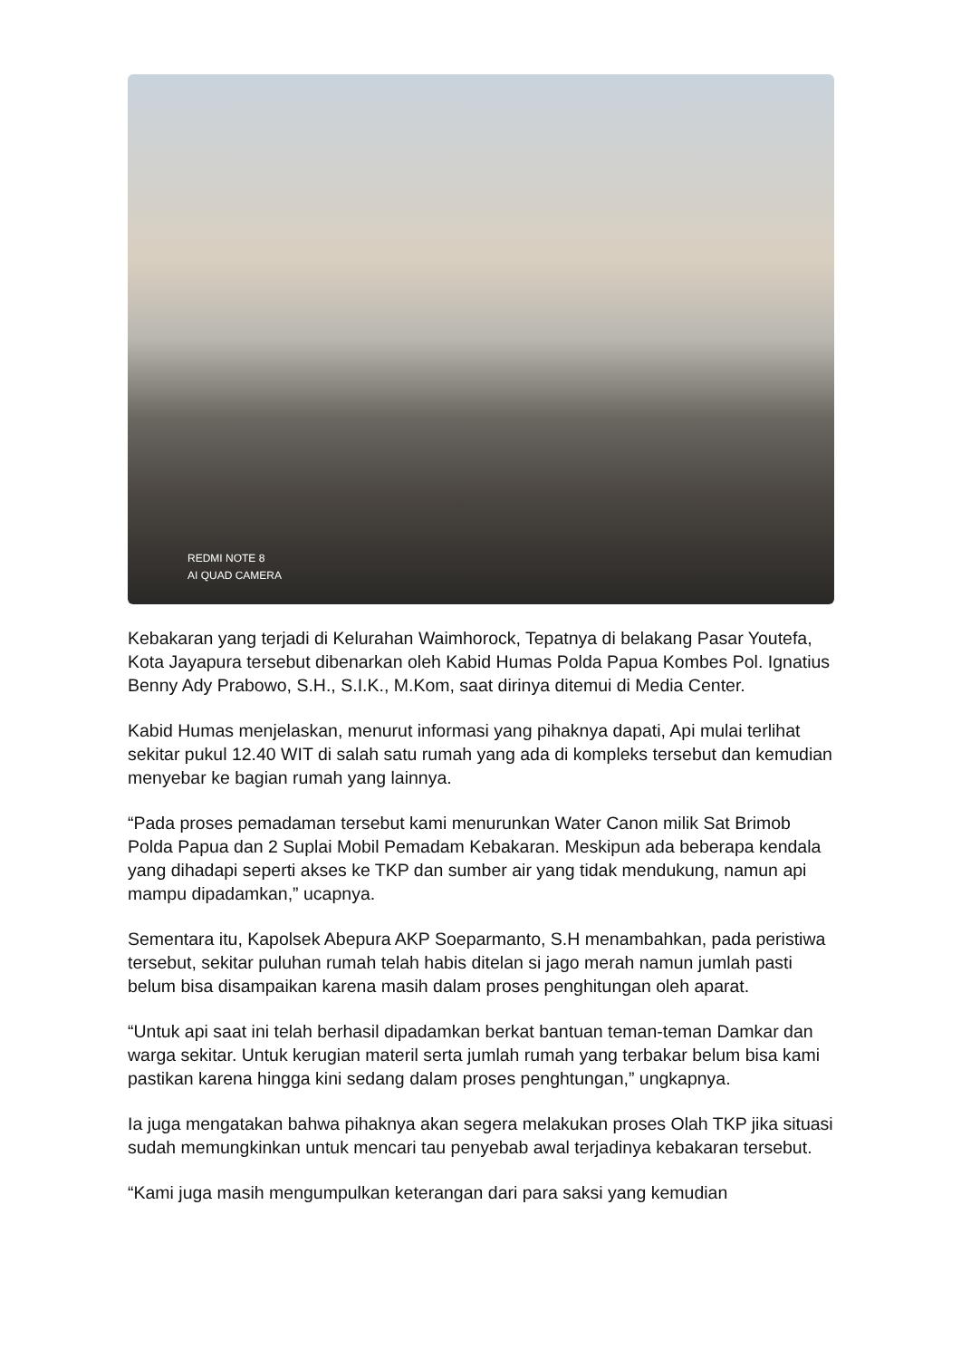REDMI NOTE 8
AI QUAD CAMERA
Kebakaran yang terjadi di Kelurahan Waimhorock, Tepatnya di belakang Pasar Youtefa, Kota Jayapura tersebut dibenarkan oleh Kabid Humas Polda Papua Kombes Pol. Ignatius Benny Ady Prabowo, S.H., S.I.K., M.Kom, saat dirinya ditemui di Media Center.
Kabid Humas menjelaskan, menurut informasi yang pihaknya dapati, Api mulai terlihat sekitar pukul 12.40 WIT di salah satu rumah yang ada di kompleks tersebut dan kemudian menyebar ke bagian rumah yang lainnya.
“Pada proses pemadaman tersebut kami menurunkan Water Canon milik Sat Brimob Polda Papua dan 2 Suplai Mobil Pemadam Kebakaran. Meskipun ada beberapa kendala yang dihadapi seperti akses ke TKP dan sumber air yang tidak mendukung, namun api mampu dipadamkan,” ucapnya.
Sementara itu, Kapolsek Abepura AKP Soeparmanto, S.H menambahkan, pada peristiwa tersebut, sekitar puluhan rumah telah habis ditelan si jago merah namun jumlah pasti belum bisa disampaikan karena masih dalam proses penghitungan oleh aparat.
“Untuk api saat ini telah berhasil dipadamkan berkat bantuan teman-teman Damkar dan warga sekitar. Untuk kerugian materil serta jumlah rumah yang terbakar belum bisa kami pastikan karena hingga kini sedang dalam proses penghtungan,” ungkapnya.
Ia juga mengatakan bahwa pihaknya akan segera melakukan proses Olah TKP jika situasi sudah memungkinkan untuk mencari tau penyebab awal terjadinya kebakaran tersebut.
“Kami juga masih mengumpulkan keterangan dari para saksi yang kemudian